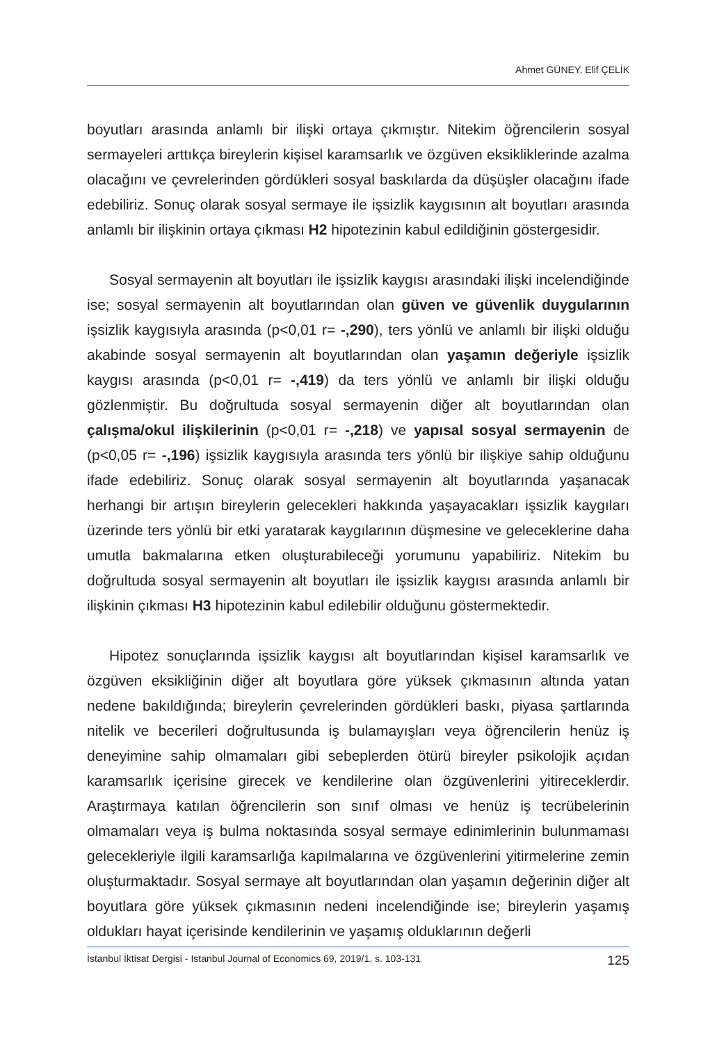Ahmet GÜNEY, Elif ÇELİK
boyutları arasında anlamlı bir ilişki ortaya çıkmıştır. Nitekim öğrencilerin sosyal sermayeleri arttıkça bireylerin kişisel karamsarlık ve özgüven eksikliklerinde azalma olacağını ve çevrelerinden gördükleri sosyal baskılarda da düşüşler olacağını ifade edebiliriz. Sonuç olarak sosyal sermaye ile işsizlik kaygısının alt boyutları arasında anlamlı bir ilişkinin ortaya çıkması H2 hipotezinin kabul edildiğinin göstergesidir.
Sosyal sermayenin alt boyutları ile işsizlik kaygısı arasındaki ilişki incelendiğinde ise; sosyal sermayenin alt boyutlarından olan güven ve güvenlik duygularının işsizlik kaygısıyla arasında (p<0,01 r= -,290), ters yönlü ve anlamlı bir ilişki olduğu akabinde sosyal sermayenin alt boyutlarından olan yaşamın değeriyle işsizlik kaygısı arasında (p<0,01 r= -,419) da ters yönlü ve anlamlı bir ilişki olduğu gözlenmiştir. Bu doğrultuda sosyal sermayenin diğer alt boyutlarından olan çalışma/okul ilişkilerinin (p<0,01 r= -,218) ve yapısal sosyal sermayenin de (p<0,05 r= -,196) işsizlik kaygısıyla arasında ters yönlü bir ilişkiye sahip olduğunu ifade edebiliriz. Sonuç olarak sosyal sermayenin alt boyutlarında yaşanacak herhangi bir artışın bireylerin gelecekleri hakkında yaşayacakları işsizlik kaygıları üzerinde ters yönlü bir etki yaratarak kaygılarının düşmesine ve geleceklerine daha umutla bakmalarına etken oluşturabileceği yorumunu yapabiliriz. Nitekim bu doğrultuda sosyal sermayenin alt boyutları ile işsizlik kaygısı arasında anlamlı bir ilişkinin çıkması H3 hipotezinin kabul edilebilir olduğunu göstermektedir.
Hipotez sonuçlarında işsizlik kaygısı alt boyutlarından kişisel karamsarlık ve özgüven eksikliğinin diğer alt boyutlara göre yüksek çıkmasının altında yatan nedene bakıldığında; bireylerin çevrelerinden gördükleri baskı, piyasa şartlarında nitelik ve becerileri doğrultusunda iş bulamayışları veya öğrencilerin henüz iş deneyimine sahip olmamaları gibi sebeplerden ötürü bireyler psikolojik açıdan karamsarlık içerisine girecek ve kendilerine olan özgüvenlerini yitireceklerdir. Araştırmaya katılan öğrencilerin son sınıf olması ve henüz iş tecrübelerinin olmamaları veya iş bulma noktasında sosyal sermaye edinimlerinin bulunmaması gelecekleriyle ilgili karamsarlığa kapılmalarına ve özgüvenlerini yitirmelerine zemin oluşturmaktadır. Sosyal sermaye alt boyutlarından olan yaşamın değerinin diğer alt boyutlara göre yüksek çıkmasının nedeni incelendiğinde ise; bireylerin yaşamış oldukları hayat içerisinde kendilerinin ve yaşamış olduklarının değerli
İstanbul İktisat Dergisi - Istanbul Journal of Economics 69, 2019/1, s. 103-131 125